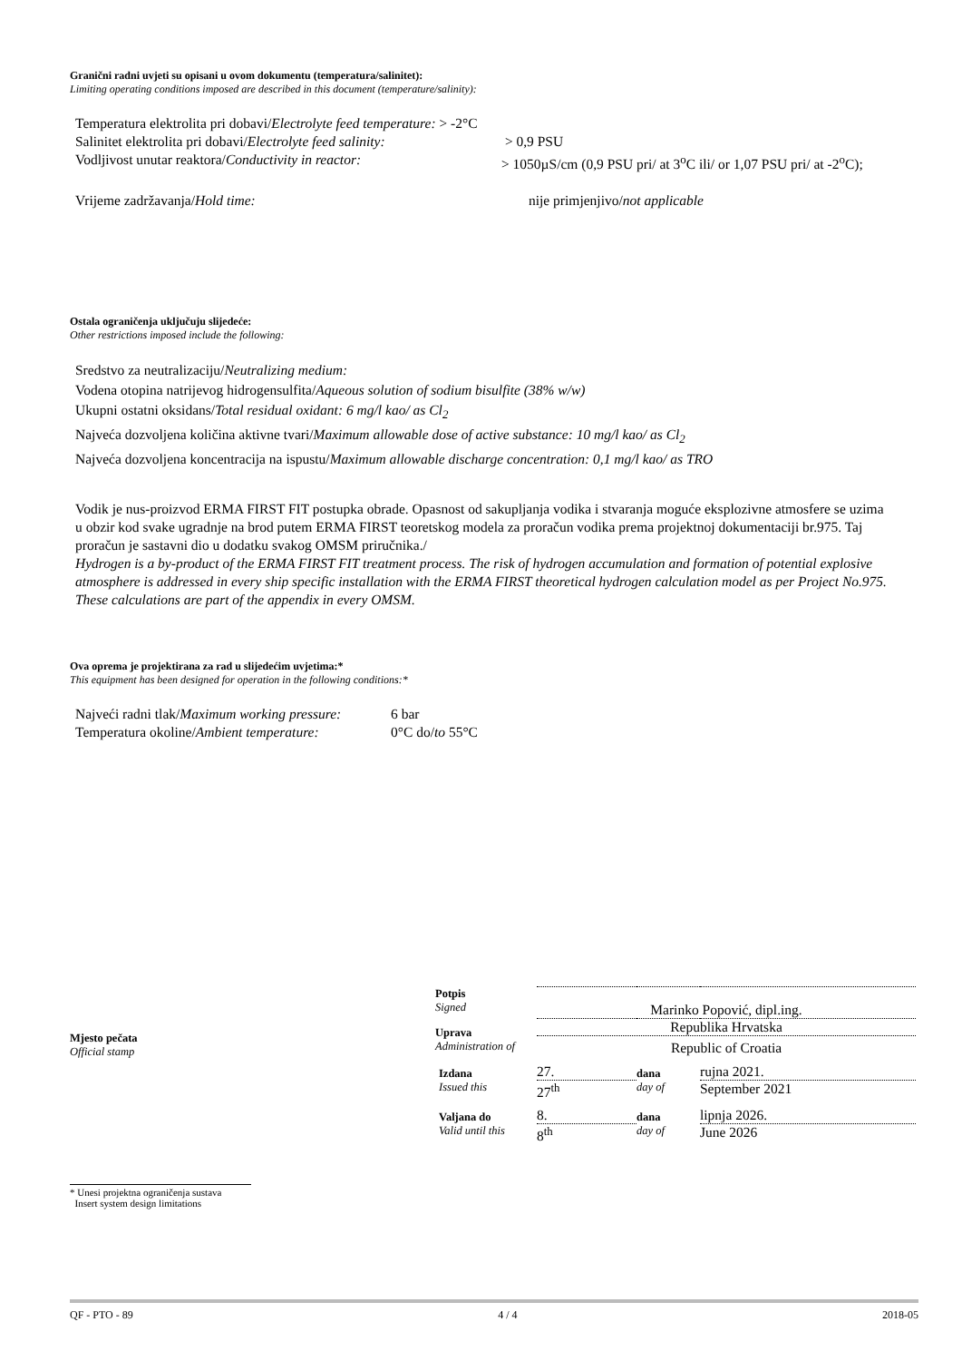Granični radni uvjeti su opisani u ovom dokumentu (temperatura/salinitet):
Limiting operating conditions imposed are described in this document (temperature/salinity):
| Temperatura elektrolita pri dobavi/ Electrolyte feed temperature: > -2°C | |
| Salinitet elektrolita pri dobavi/ Electrolyte feed salinity: | > 0,9 PSU |
| Vodljivost unutar reaktora/ Conductivity in reactor: | > 1050µS/cm (0,9 PSU pri/ at 3<sup>o</sup>C ili/ or 1,07 PSU pri/ at -2<sup>o</sup>C); |
| Vrijeme zadržavanja/ Hold time: | nije primjenjivo/ not applicable |
Ostala ograničenja uključuju slijedeće:
Other restrictions imposed include the following:
Sredstvo za neutralizaciju/Neutralizing medium:
Vodena otopina natrijevog hidrogensulfita/Aqueous solution of sodium bisulfite (38% w/w)
Ukupni ostatni oksidans/Total residual oxidant: 6 mg/l kao/ as Cl<sub>2</sub>
Najveća dozvoljena količina aktivne tvari/Maximum allowable dose of active substance: 10 mg/l kao/ as Cl<sub>2</sub>
Najveća dozvoljena koncentracija na ispustu/Maximum allowable discharge concentration: 0,1 mg/l kao/ as TRO
Vodik je nus-proizvod ERMA FIRST FIT postupka obrade. Opasnost od sakupljanja vodika i stvaranja moguće eksplozivne atmosfere se uzima u obzir kod svake ugradnje na brod putem ERMA FIRST teoretskog modela za proračun vodika prema projektnoj dokumentaciji br.975. Taj proračun je sastavni dio u dodatku svakog OMSM priručnika./
Hydrogen is a by-product of the ERMA FIRST FIT treatment process. The risk of hydrogen accumulation and formation of potential explosive atmosphere is addressed in every ship specific installation with the ERMA FIRST theoretical hydrogen calculation model as per Project No.975. These calculations are part of the appendix in every OMSM.
Ova oprema je projektirana za rad u slijedećim uvjetima:*
This equipment has been designed for operation in the following conditions:*
| Najveći radni tlak/ Maximum working pressure: | 6 bar |
| Temperatura okoline/ Ambient temperature: | 0°C do/ to 55°C |
Mjesto pečata
Official stamp
| Potpis Signed | Marinko Popović, dipl.ing. | | |
| Uprava Administration of | Republika Hrvatska Republic of Croatia | | |
| Izdana Issued this | 27. 27<sup>th</sup> | dana day of | rujna 2021. September 2021 |
| Valjana do Valid until this | 8. 8<sup>th</sup> | dana day of | lipnja 2026. June 2026 |
* Unesi projektna ograničenja sustava
Insert system design limitations
QF - PTO - 89 4 / 4 2018-05